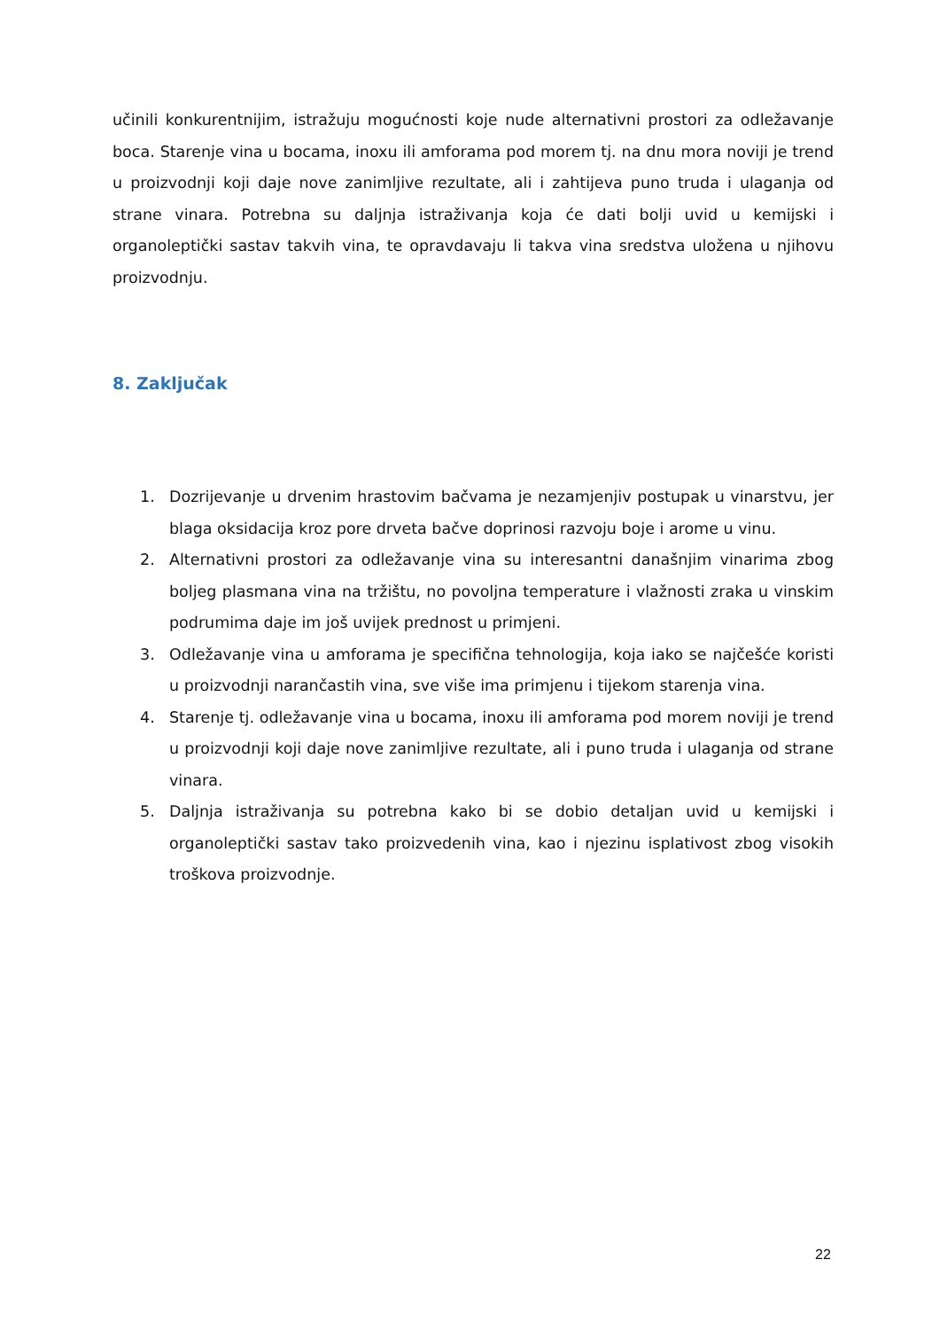učinili konkurentnijim, istražuju mogućnosti koje nude alternativni prostori za odležavanje boca. Starenje vina u bocama, inoxu ili amforama pod morem tj. na dnu mora noviji je trend u proizvodnji koji daje nove zanimljive rezultate, ali i zahtijeva puno truda i ulaganja od strane vinara. Potrebna su daljnja istraživanja koja će dati bolji uvid u kemijski i organoleptički sastav takvih vina, te opravdavaju li takva vina sredstva uložena u njihovu proizvodnju.
8. Zaključak
1. Dozrijevanje u drvenim hrastovim bačvama je nezamjenjiv postupak u vinarstvu, jer blaga oksidacija kroz pore drveta bačve doprinosi razvoju boje i arome u vinu.
2. Alternativni prostori za odležavanje vina su interesantni današnjim vinarima zbog boljeg plasmana vina na tržištu, no povoljna temperature i vlažnosti zraka u vinskim podrumima daje im još uvijek prednost u primjeni.
3. Odležavanje vina u amforama je specifična tehnologija, koja iako se najčešće koristi u proizvodnji narančastih vina, sve više ima primjenu i tijekom starenja vina.
4. Starenje tj. odležavanje vina u bocama, inoxu ili amforama pod morem noviji je trend u proizvodnji koji daje nove zanimljive rezultate, ali i puno truda i ulaganja od strane vinara.
5. Daljnja istraživanja su potrebna kako bi se dobio detaljan uvid u kemijski i organoleptički sastav tako proizvedenih vina, kao i njezinu isplativost zbog visokih troškova proizvodnje.
22